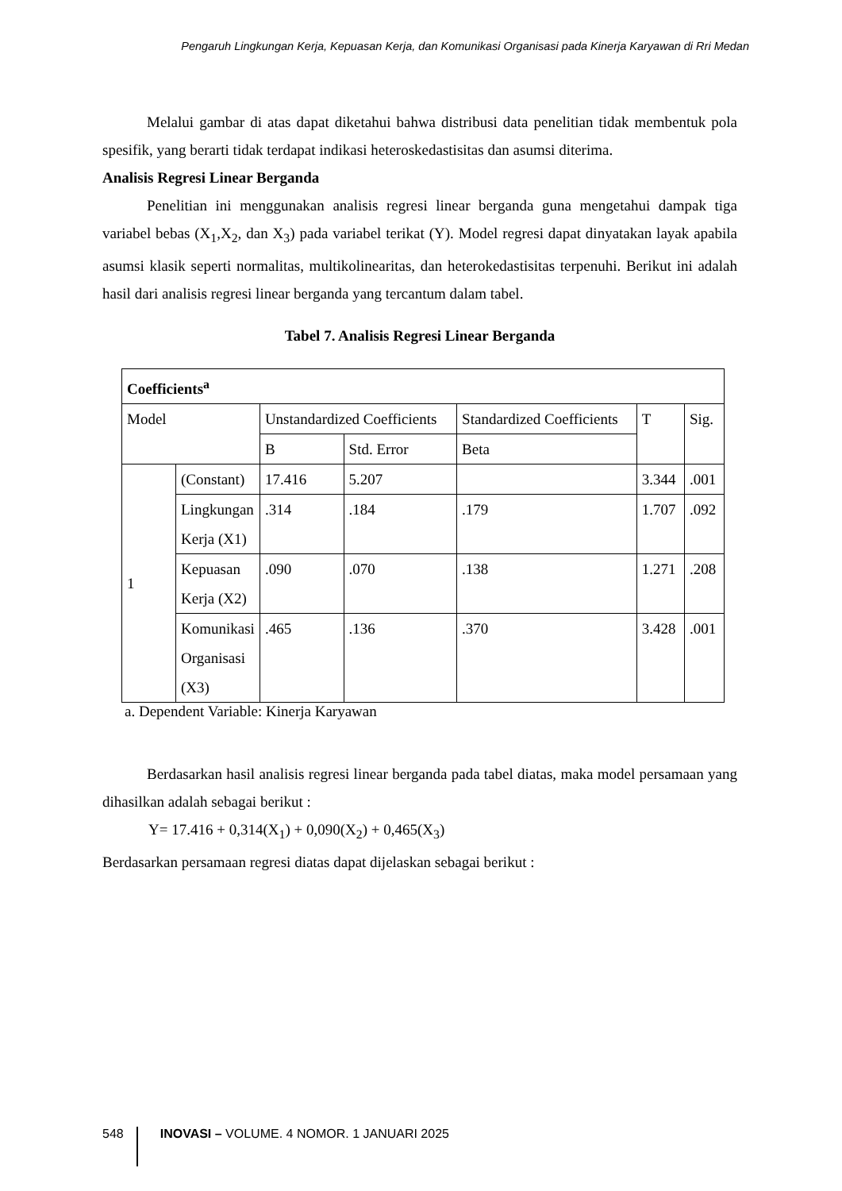Pengaruh Lingkungan Kerja, Kepuasan Kerja, dan Komunikasi Organisasi pada Kinerja Karyawan di Rri Medan
Melalui gambar di atas dapat diketahui bahwa distribusi data penelitian tidak membentuk pola spesifik, yang berarti tidak terdapat indikasi heteroskedastisitas dan asumsi diterima.
Analisis Regresi Linear Berganda
Penelitian ini menggunakan analisis regresi linear berganda guna mengetahui dampak tiga variabel bebas (X<sub>1</sub>,X<sub>2</sub>, dan X<sub>3</sub>) pada variabel terikat (Y). Model regresi dapat dinyatakan layak apabila asumsi klasik seperti normalitas, multikolinearitas, dan heterokedastisitas terpenuhi. Berikut ini adalah hasil dari analisis regresi linear berganda yang tercantum dalam tabel.
Tabel 7. Analisis Regresi Linear Berganda
| Coefficients<sup>a</sup> | | | | | | |
| Model | | Unstandardized Coefficients | | Standardized Coefficients | T | Sig. |
| | | B | Std. Error | Beta | | |
| 1 | (Constant) | 17.416 | 5.207 | | 3.344 | .001 |
| | Lingkungan Kerja (X1) | .314 | .184 | .179 | 1.707 | .092 |
| | Kepuasan Kerja (X2) | .090 | .070 | .138 | 1.271 | .208 |
| | Komunikasi Organisasi (X3) | .465 | .136 | .370 | 3.428 | .001 |
a. Dependent Variable: Kinerja Karyawan
Berdasarkan hasil analisis regresi linear berganda pada tabel diatas, maka model persamaan yang dihasilkan adalah sebagai berikut :
Y= 17.416 + 0,314(X<sub>1</sub>) + 0,090(X<sub>2</sub>) + 0,465(X<sub>3</sub>)
Berdasarkan persamaan regresi diatas dapat dijelaskan sebagai berikut :
548 INOVASI – VOLUME. 4 NOMOR. 1 JANUARI 2025